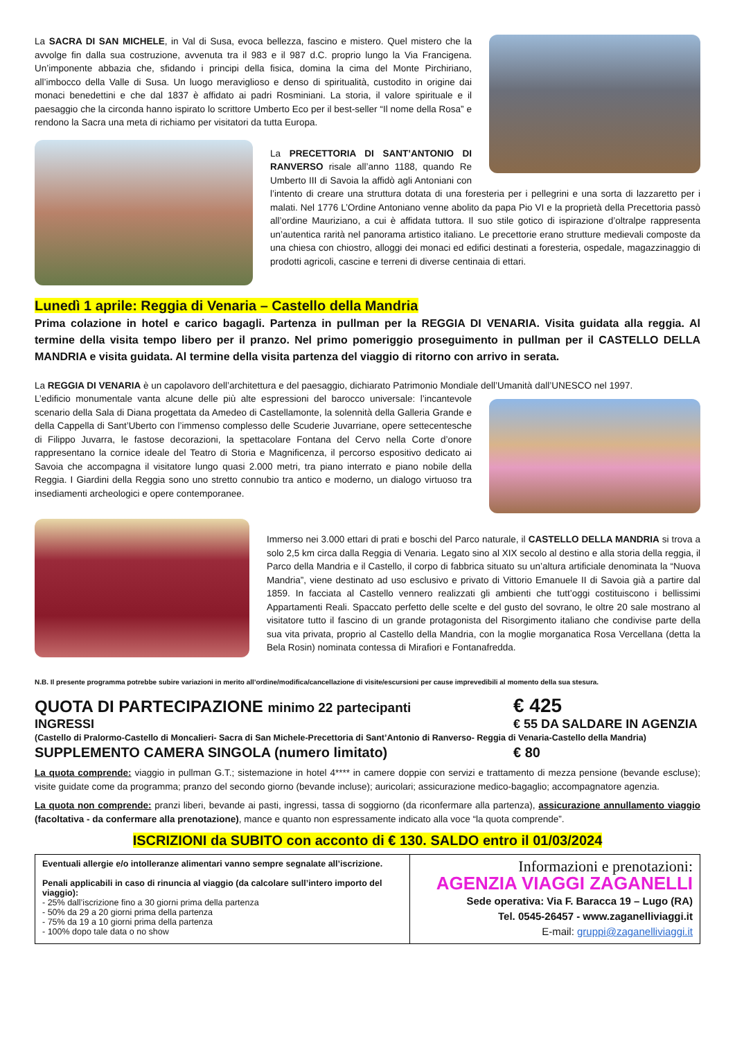La SACRA DI SAN MICHELE, in Val di Susa, evoca bellezza, fascino e mistero. Quel mistero che la avvolge fin dalla sua costruzione, avvenuta tra il 983 e il 987 d.C. proprio lungo la Via Francigena. Un’imponente abbazia che, sfidando i principi della fisica, domina la cima del Monte Pirchiriano, all’imbocco della Valle di Susa. Un luogo meraviglioso e denso di spiritualità, custodito in origine dai monaci benedettini e che dal 1837 è affidato ai padri Rosminiani. La storia, il valore spirituale e il paesaggio che la circonda hanno ispirato lo scrittore Umberto Eco per il best-seller “Il nome della Rosa” e rendono la Sacra una meta di richiamo per visitatori da tutta Europa.
La PRECETTORIA DI SANT’ANTONIO DI RANVERSO risale all’anno 1188, quando Re Umberto III di Savoia la affidò agli Antoniani con l’intento di creare una struttura dotata di una foresteria per i pellegrini e una sorta di lazzaretto per i malati. Nel 1776 L’Ordine Antoniano venne abolito da papa Pio VI e la proprietà della Precettoria passò all’ordine Mauriziano, a cui è affidata tuttora. Il suo stile gotico di ispirazione d’oltralpe rappresenta un’autentica rarità nel panorama artistico italiano. Le precettorie erano strutture medievali composte da una chiesa con chiostro, alloggi dei monaci ed edifici destinati a foresteria, ospedale, magazzinaggio di prodotti agricoli, cascine e terreni di diverse centinaia di ettari.
Lunedì 1 aprile: Reggia di Venaria – Castello della Mandria
Prima colazione in hotel e carico bagagli. Partenza in pullman per la REGGIA DI VENARIA. Visita guidata alla reggia. Al termine della visita tempo libero per il pranzo. Nel primo pomeriggio proseguimento in pullman per il CASTELLO DELLA MANDRIA e visita guidata. Al termine della visita partenza del viaggio di ritorno con arrivo in serata.
La REGGIA DI VENARIA è un capolavoro dell’architettura e del paesaggio, dichiarato Patrimonio Mondiale dell’Umanità dall’UNESCO nel 1997.
L’edificio monumentale vanta alcune delle più alte espressioni del barocco universale: l’incantevole scenario della Sala di Diana progettata da Amedeo di Castellamonte, la solennità della Galleria Grande e della Cappella di Sant’Uberto con l’immenso complesso delle Scuderie Juvarriane, opere settecentesche di Filippo Juvarra, le fastose decorazioni, la spettacolare Fontana del Cervo nella Corte d’onore rappresentano la cornice ideale del Teatro di Storia e Magnificenza, il percorso espositivo dedicato ai Savoia che accompagna il visitatore lungo quasi 2.000 metri, tra piano interrato e piano nobile della Reggia. I Giardini della Reggia sono uno stretto connubio tra antico e moderno, un dialogo virtuoso tra insediamenti archeologici e opere contemporanee.
Immerso nei 3.000 ettari di prati e boschi del Parco naturale, il CASTELLO DELLA MANDRIA si trova a solo 2,5 km circa dalla Reggia di Venaria. Legato sino al XIX secolo al destino e alla storia della reggia, il Parco della Mandria e il Castello, il corpo di fabbrica situato su un’altura artificiale denominata la “Nuova Mandria”, viene destinato ad uso esclusivo e privato di Vittorio Emanuele II di Savoia già a partire dal 1859. In facciata al Castello vennero realizzati gli ambienti che tutt’oggi costituiscono i bellissimi Appartamenti Reali. Spaccato perfetto delle scelte e del gusto del sovrano, le oltre 20 sale mostrano al visitatore tutto il fascino di un grande protagonista del Risorgimento italiano che condivise parte della sua vita privata, proprio al Castello della Mandria, con la moglie morganatica Rosa Vercellana (detta la Bela Rosin) nominata contessa di Mirafiori e Fontanafredda.
N.B. Il presente programma potrebbe subire variazioni in merito all’ordine/modifica/cancellazione di visite/escursioni per cause imprevedibili al momento della sua stesura.
QUOTA DI PARTECIPAZIONE minimo 22 partecipanti € 425
INGRESSI € 55 DA SALDARE IN AGENZIA
(Castello di Pralormo-Castello di Moncalieri- Sacra di San Michele-Precettoria di Sant’Antonio di Ranverso- Reggia di Venaria-Castello della Mandria)
SUPPLEMENTO CAMERA SINGOLA (numero limitato) € 80
La quota comprende: viaggio in pullman G.T.; sistemazione in hotel 4**** in camere doppie con servizi e trattamento di mezza pensione (bevande escluse); visite guidate come da programma; pranzo del secondo giorno (bevande incluse); auricolari; assicurazione medico-bagaglio; accompagnatore agenzia.
La quota non comprende: pranzi liberi, bevande ai pasti, ingressi, tassa di soggiorno (da riconfermare alla partenza), assicurazione annullamento viaggio (facoltativa - da confermare alla prenotazione), mance e quanto non espressamente indicato alla voce “la quota comprende”.
ISCRIZIONI da SUBITO con acconto di € 130. SALDO entro il 01/03/2024
Eventuali allergie e/o intolleranze alimentari vanno sempre segnalate all’iscrizione.
Penali applicabili in caso di rinuncia al viaggio (da calcolare sull’intero importo del viaggio):
- 25% dall’iscrizione fino a 30 giorni prima della partenza
- 50% da 29 a 20 giorni prima della partenza
- 75% da 19 a 10 giorni prima della partenza
- 100% dopo tale data o no show
Informazioni e prenotazioni:
AGENZIA VIAGGI ZAGANELLI
Sede operativa: Via F. Baracca 19 – Lugo (RA)
Tel. 0545-26457 - www.zaganelliviaggi.it
E-mail: gruppi@zaganelliviaggi.it